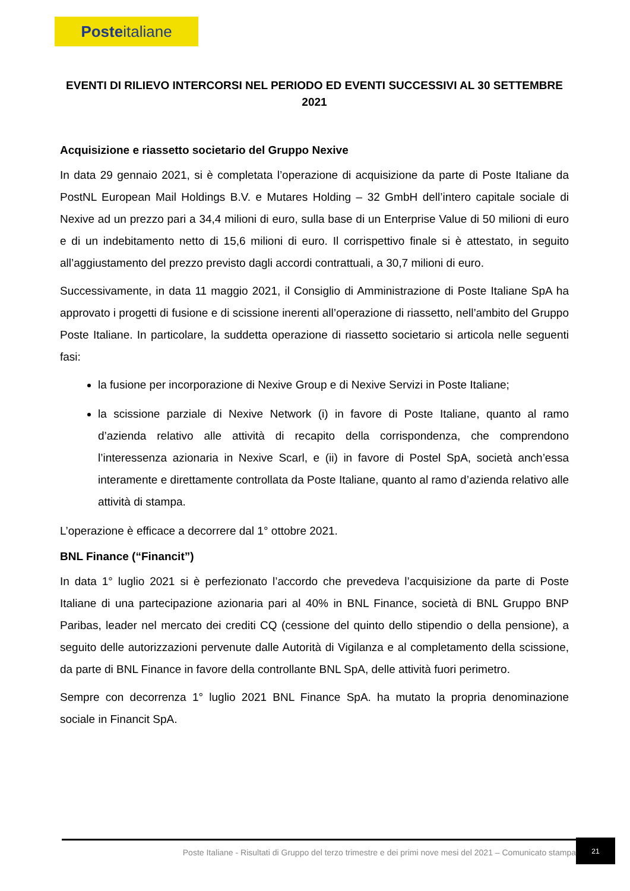Poste italiane
EVENTI DI RILIEVO INTERCORSI NEL PERIODO ED EVENTI SUCCESSIVI AL 30 SETTEMBRE 2021
Acquisizione e riassetto societario del Gruppo Nexive
In data 29 gennaio 2021, si è completata l’operazione di acquisizione da parte di Poste Italiane da PostNL European Mail Holdings B.V. e Mutares Holding – 32 GmbH dell’intero capitale sociale di Nexive ad un prezzo pari a 34,4 milioni di euro, sulla base di un Enterprise Value di 50 milioni di euro e di un indebitamento netto di 15,6 milioni di euro. Il corrispettivo finale si è attestato, in seguito all’aggiustamento del prezzo previsto dagli accordi contrattuali, a 30,7 milioni di euro.
Successivamente, in data 11 maggio 2021, il Consiglio di Amministrazione di Poste Italiane SpA ha approvato i progetti di fusione e di scissione inerenti all’operazione di riassetto, nell’ambito del Gruppo Poste Italiane. In particolare, la suddetta operazione di riassetto societario si articola nelle seguenti fasi:
la fusione per incorporazione di Nexive Group e di Nexive Servizi in Poste Italiane;
la scissione parziale di Nexive Network (i) in favore di Poste Italiane, quanto al ramo d’azienda relativo alle attività di recapito della corrispondenza, che comprendono l’interessenza azionaria in Nexive Scarl, e (ii) in favore di Postel SpA, società anch’essa interamente e direttamente controllata da Poste Italiane, quanto al ramo d’azienda relativo alle attività di stampa.
L’operazione è efficace a decorrere dal 1° ottobre 2021.
BNL Finance (“Financit”)
In data 1° luglio 2021 si è perfezionato l’accordo che prevedeva l’acquisizione da parte di Poste Italiane di una partecipazione azionaria pari al 40% in BNL Finance, società di BNL Gruppo BNP Paribas, leader nel mercato dei crediti CQ (cessione del quinto dello stipendio o della pensione), a seguito delle autorizzazioni pervenute dalle Autorità di Vigilanza e al completamento della scissione, da parte di BNL Finance in favore della controllante BNL SpA, delle attività fuori perimetro.
Sempre con decorrenza 1° luglio 2021 BNL Finance SpA. ha mutato la propria denominazione sociale in Financit SpA.
Poste Italiane - Risultati di Gruppo del terzo trimestre e dei primi nove mesi del 2021 – Comunicato stampa
21